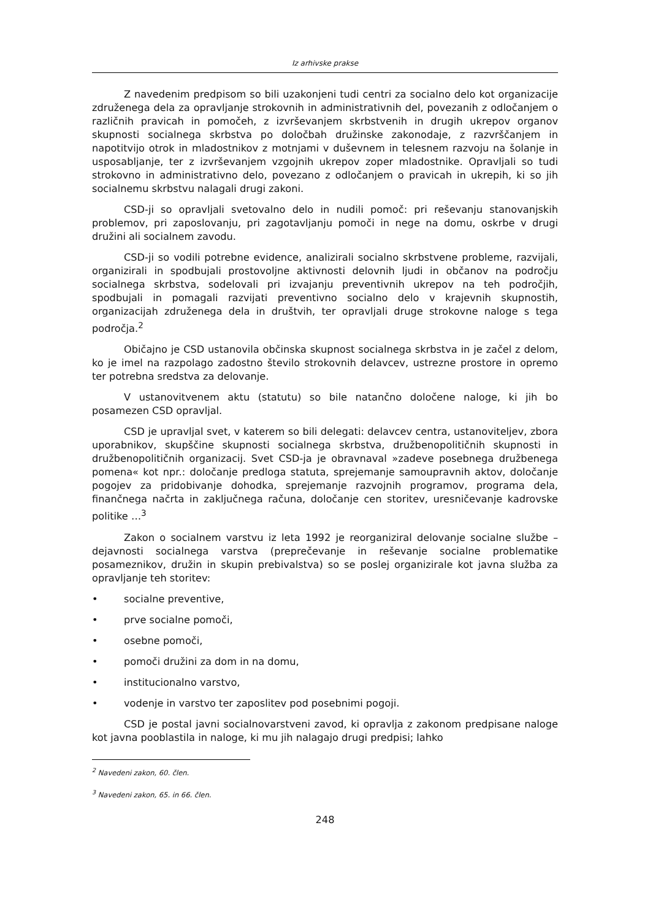Iz arhivske prakse
Z navedenim predpisom so bili uzakonjeni tudi centri za socialno delo kot organizacije združenega dela za opravljanje strokovnih in administrativnih del, povezanih z odločanjem o različnih pravicah in pomočeh, z izvrševanjem skrbstvenih in drugih ukrepov organov skupnosti socialnega skrbstva po določbah družinske zakonodaje, z razvrščanjem in napotitvijo otrok in mladostnikov z motnjami v duševnem in telesnem razvoju na šolanje in usposabljanje, ter z izvrševanjem vzgojnih ukrepov zoper mladostnike. Opravljali so tudi strokovno in administrativno delo, povezano z odločanjem o pravicah in ukrepih, ki so jih socialnemu skrbstvu nalagali drugi zakoni.
CSD-ji so opravljali svetovalno delo in nudili pomoč: pri reševanju stanovanjskih problemov, pri zaposlovanju, pri zagotavljanju pomoči in nege na domu, oskrbe v drugi družini ali socialnem zavodu.
CSD-ji so vodili potrebne evidence, analizirali socialno skrbstvene probleme, razvijali, organizirali in spodbujali prostovoljne aktivnosti delovnih ljudi in občanov na področju socialnega skrbstva, sodelovali pri izvajanju preventivnih ukrepov na teh področjih, spodbujali in pomagali razvijati preventivno socialno delo v krajevnih skupnostih, organizacijah združenega dela in društvih, ter opravljali druge strokovne naloge s tega področja.<sup>2</sup>
Običajno je CSD ustanovila občinska skupnost socialnega skrbstva in je začel z delom, ko je imel na razpolago zadostno število strokovnih delavcev, ustrezne prostore in opremo ter potrebna sredstva za delovanje.
V ustanovitvenem aktu (statutu) so bile natančno določene naloge, ki jih bo posamezen CSD opravljal.
CSD je upravljal svet, v katerem so bili delegati: delavcev centra, ustanoviteljev, zbora uporabnikov, skupščine skupnosti socialnega skrbstva, družbenopolitičnih skupnosti in družbenopolitičnih organizacij. Svet CSD-ja je obravnaval »zadeve posebnega družbenega pomena« kot npr.: določanje predloga statuta, sprejemanje samoupravnih aktov, določanje pogojev za pridobivanje dohodka, sprejemanje razvojnih programov, programa dela, finančnega načrta in zaključnega računa, določanje cen storitev, uresničevanje kadrovske politike …<sup>3</sup>
Zakon o socialnem varstvu iz leta 1992 je reorganiziral delovanje socialne službe – dejavnosti socialnega varstva (preprečevanje in reševanje socialne problematike posameznikov, družin in skupin prebivalstva) so se poslej organizirale kot javna služba za opravljanje teh storitev:
• socialne preventive,
• prve socialne pomoči,
• osebne pomoči,
• pomoči družini za dom in na domu,
• institucionalno varstvo,
• vodenje in varstvo ter zaposlitev pod posebnimi pogoji.
CSD je postal javni socialnovarstveni zavod, ki opravlja z zakonom predpisane naloge kot javna pooblastila in naloge, ki mu jih nalagajo drugi predpisi; lahko
<sup>2</sup> Navedeni zakon, 60. člen.
<sup>3</sup> Navedeni zakon, 65. in 66. člen.
248